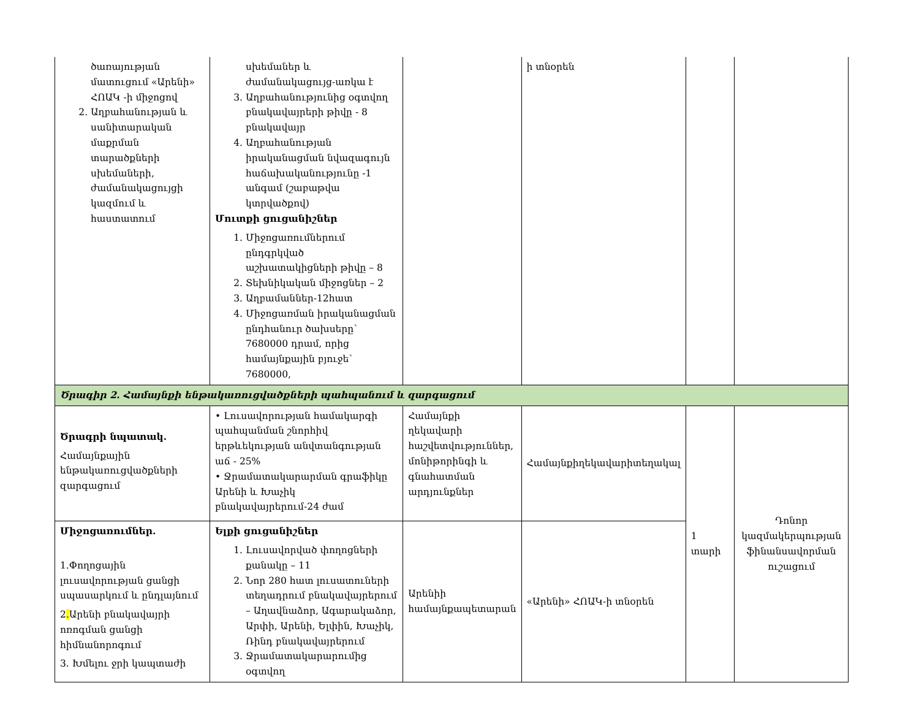| ծառայության մատուցում «Արենի» ՀՈԱԿ -ի միջոցով 2. Աղբահանության և սանիտարական մաքրման տարածքների սխեմաների, ժամանակացույցի կազմում և հաստատում | սխեմաներ և ժամանակացույց-առկա է 3. Աղբահանությունից օգտվող բնակավայրերի թիվը - 8 բնակավայր 4. Աղբահանության իրականացման նվազագույն հաճախականությունը -1 անգամ (շաբաթվա կտրվածքով) Մուտքի ցուցանիշներ 1. Միջոցառումներում ընդգրկված աշխատակիցների թիվը – 8 2. Տեխնիկական միջոցներ – 2 3. Աղբամաններ-12հատ 4. Միջոցառման իրականացման ընդհանուր ծախսերը՝ 7680000 դրամ, որից համայնքային բյուջե՝ 7680000, | | ի տնօրեն | | |
| Ծրագիր 2. Համայնքի ենթակառուցվածքների պահպանում և զարգացում | | | | | |
| Ծրագրի նպատակ. Համայնքային ենթակառուցվածքների զարգացում | • Լուսավորության համակարգի պահպանման շնորհիվ երթևեկության անվտանգության աճ - 25% • Ջրամատակարարման գրաֆիկը Արենի և Խաչիկ բնակավայրերում-24 ժամ | Համայնքի ղեկավարի հաշվետվություններ, մոնիթորինգի և գնահատման արդյունքներ | Համայնքիղեկավարիտեղակալ | 1 տարի | Դոնոր կազմակերպության ֆինանսավորման ուշացում |
| Միջոցառումներ. 1.Փողոցային լուսավորության ցանցի սպասարկում և ընդլայնում 2 . Արենի բնակավայրի ոռոգման ցանցի հիմնանորոգում 3. Խմելու ջրի կապտաժի | Ելքի ցուցանիշներ 1. Լուսավորված փողոցների քանակը – 11 2. Նոր 280 հատ լուսատուների տեղադրում բնակավայրերում – Աղավնաձոր, Ագարակաձոր, Արփի, Արենի, Ելփին, Խաչիկ, Ռինդ բնակավայրերում 3. Ջրամատակարարումից օգտվող | Արենիի համայնքապետարան | «Արենի» ՀՈԱԿ-ի տնօրեն | | |